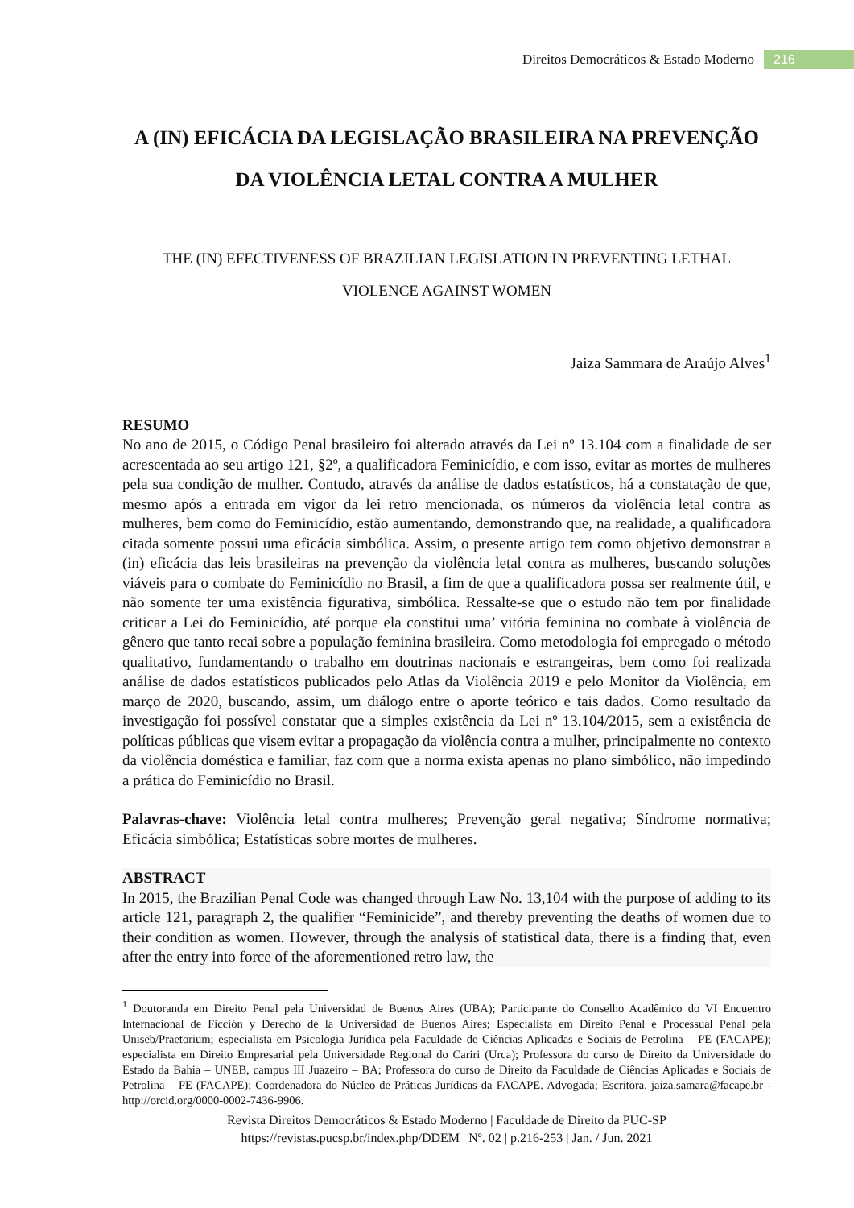Direitos Democráticos & Estado Moderno 216
A (IN) EFICÁCIA DA LEGISLAÇÃO BRASILEIRA NA PREVENÇÃO
DA VIOLÊNCIA LETAL CONTRA A MULHER
THE (IN) EFECTIVENESS OF BRAZILIAN LEGISLATION IN PREVENTING LETHAL
VIOLENCE AGAINST WOMEN
Jaiza Sammara de Araújo Alves<sup>1</sup>
RESUMO
No ano de 2015, o Código Penal brasileiro foi alterado através da Lei nº 13.104 com a finalidade de ser acrescentada ao seu artigo 121, §2º, a qualificadora Feminicídio, e com isso, evitar as mortes de mulheres pela sua condição de mulher. Contudo, através da análise de dados estatísticos, há a constatação de que, mesmo após a entrada em vigor da lei retro mencionada, os números da violência letal contra as mulheres, bem como do Feminicídio, estão aumentando, demonstrando que, na realidade, a qualificadora citada somente possui uma eficácia simbólica. Assim, o presente artigo tem como objetivo demonstrar a (in) eficácia das leis brasileiras na prevenção da violência letal contra as mulheres, buscando soluções viáveis para o combate do Feminicídio no Brasil, a fim de que a qualificadora possa ser realmente útil, e não somente ter uma existência figurativa, simbólica. Ressalte-se que o estudo não tem por finalidade criticar a Lei do Feminicídio, até porque ela constitui uma’ vitória feminina no combate à violência de gênero que tanto recai sobre a população feminina brasileira. Como metodologia foi empregado o método qualitativo, fundamentando o trabalho em doutrinas nacionais e estrangeiras, bem como foi realizada análise de dados estatísticos publicados pelo Atlas da Violência 2019 e pelo Monitor da Violência, em março de 2020, buscando, assim, um diálogo entre o aporte teórico e tais dados. Como resultado da investigação foi possível constatar que a simples existência da Lei nº 13.104/2015, sem a existência de políticas públicas que visem evitar a propagação da violência contra a mulher, principalmente no contexto da violência doméstica e familiar, faz com que a norma exista apenas no plano simbólico, não impedindo a prática do Feminicídio no Brasil.
Palavras-chave: Violência letal contra mulheres; Prevenção geral negativa; Síndrome normativa; Eficácia simbólica; Estatísticas sobre mortes de mulheres.
ABSTRACT
In 2015, the Brazilian Penal Code was changed through Law No. 13,104 with the purpose of adding to its article 121, paragraph 2, the qualifier “Feminicide”, and thereby preventing the deaths of women due to their condition as women. However, through the analysis of statistical data, there is a finding that, even after the entry into force of the aforementioned retro law, the
<sup>1</sup> Doutoranda em Direito Penal pela Universidad de Buenos Aires (UBA); Participante do Conselho Acadêmico do VI Encuentro Internacional de Ficción y Derecho de la Universidad de Buenos Aires; Especialista em Direito Penal e Processual Penal pela Uniseb/Praetorium; especialista em Psicologia Jurídica pela Faculdade de Ciências Aplicadas e Sociais de Petrolina – PE (FACAPE); especialista em Direito Empresarial pela Universidade Regional do Cariri (Urca); Professora do curso de Direito da Universidade do Estado da Bahia – UNEB, campus III Juazeiro – BA; Professora do curso de Direito da Faculdade de Ciências Aplicadas e Sociais de Petrolina – PE (FACAPE); Coordenadora do Núcleo de Práticas Jurídicas da FACAPE. Advogada; Escritora. jaiza.samara@facape.br - http://orcid.org/0000-0002-7436-9906.
Revista Direitos Democráticos & Estado Moderno | Faculdade de Direito da PUC-SP
https://revistas.pucsp.br/index.php/DDEM | Nº. 02 | p.216-253 | Jan. / Jun. 2021